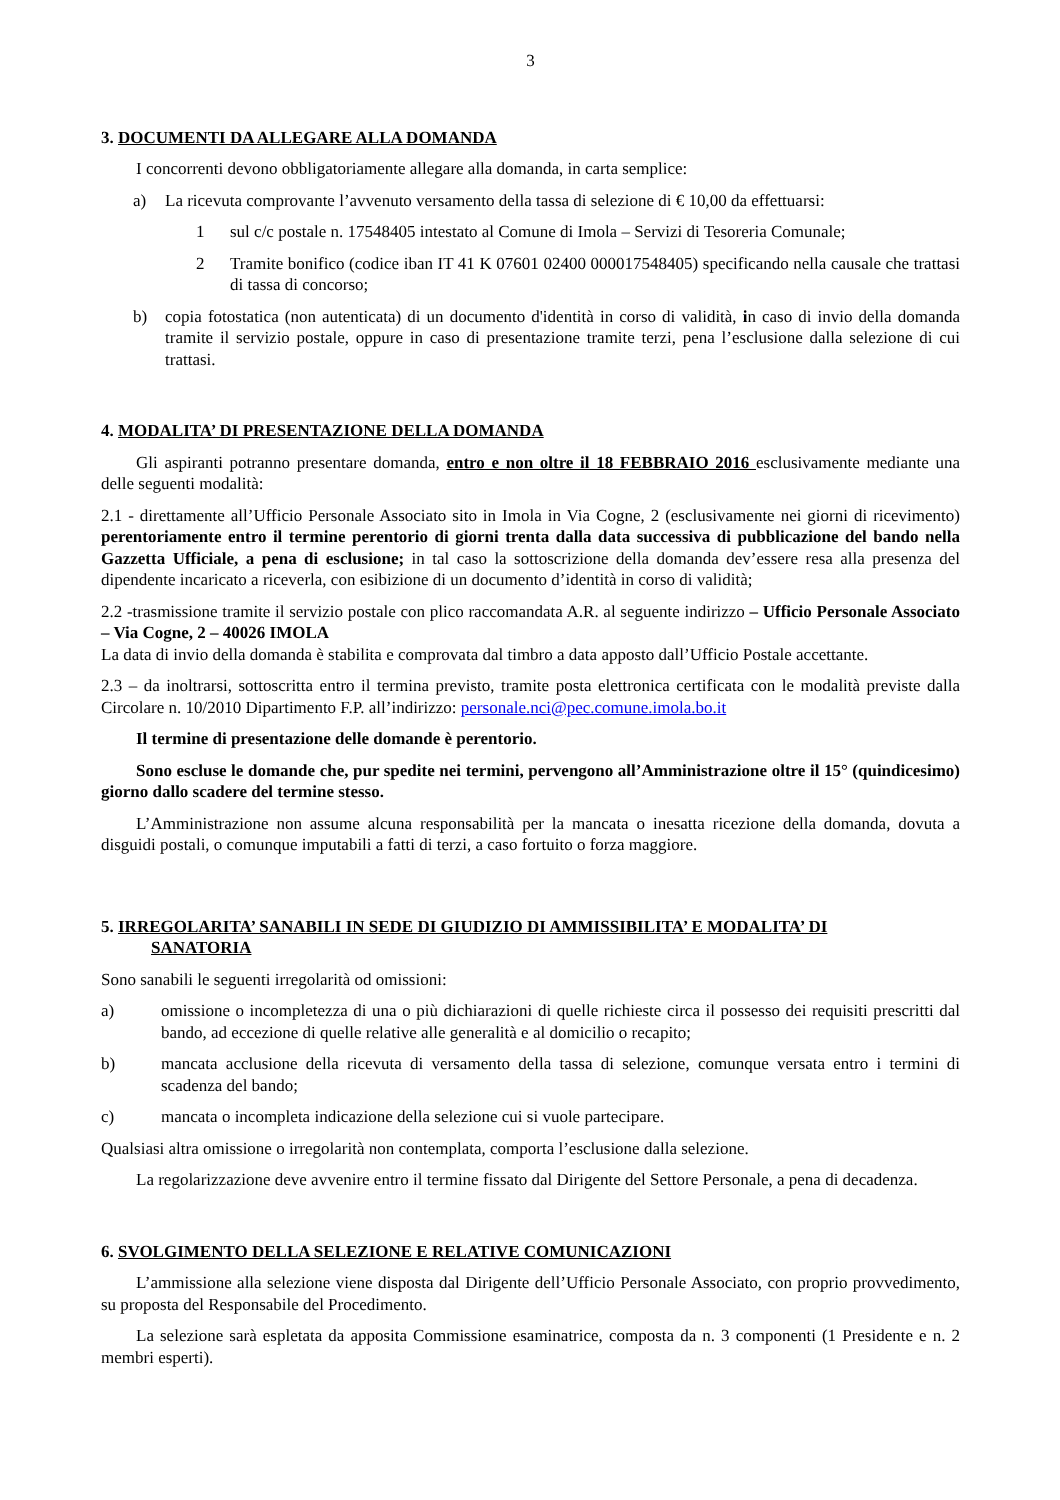3
3. DOCUMENTI DA ALLEGARE ALLA DOMANDA
I concorrenti devono obbligatoriamente allegare alla domanda, in carta semplice:
a) La ricevuta comprovante l’avvenuto versamento della tassa di selezione di € 10,00 da effettuarsi:
1 sul c/c postale n. 17548405 intestato al Comune di Imola – Servizi di Tesoreria Comunale;
2 Tramite bonifico (codice iban IT 41 K 07601 02400 000017548405) specificando nella causale che trattasi di tassa di concorso;
b) copia fotostatica (non autenticata) di un documento d'identità in corso di validità, in caso di invio della domanda tramite il servizio postale, oppure in caso di presentazione tramite terzi, pena l’esclusione dalla selezione di cui trattasi.
4. MODALITA’ DI PRESENTAZIONE DELLA DOMANDA
Gli aspiranti potranno presentare domanda, entro e non oltre il 18 FEBBRAIO 2016 esclusivamente mediante una delle seguenti modalità:
2.1 - direttamente all’Ufficio Personale Associato sito in Imola in Via Cogne, 2 (esclusivamente nei giorni di ricevimento) perentoriamente entro il termine perentorio di giorni trenta dalla data successiva di pubblicazione del bando nella Gazzetta Ufficiale, a pena di esclusione; in tal caso la sottoscrizione della domanda dev’essere resa alla presenza del dipendente incaricato a riceverla, con esibizione di un documento d’identità in corso di validità;
2.2 -trasmissione tramite il servizio postale con plico raccomandata A.R. al seguente indirizzo – Ufficio Personale Associato – Via Cogne, 2 – 40026 IMOLA
La data di invio della domanda è stabilita e comprovata dal timbro a data apposto dall’Ufficio Postale accettante.
2.3 – da inoltrarsi, sottoscritta entro il termina previsto, tramite posta elettronica certificata con le modalità previste dalla Circolare n. 10/2010 Dipartimento F.P. all’indirizzo: personale.nci@pec.comune.imola.bo.it
Il termine di presentazione delle domande è perentorio.
Sono escluse le domande che, pur spedite nei termini, pervengono all’Amministrazione oltre il 15° (quindicesimo) giorno dallo scadere del termine stesso.
L’Amministrazione non assume alcuna responsabilità per la mancata o inesatta ricezione della domanda, dovuta a disguidi postali, o comunque imputabili a fatti di terzi, a caso fortuito o forza maggiore.
5. IRREGOLARITA’ SANABILI IN SEDE DI GIUDIZIO DI AMMISSIBILITA’ E MODALITA’ DI
SANATORIA
Sono sanabili le seguenti irregolarità od omissioni:
a) omissione o incompletezza di una o più dichiarazioni di quelle richieste circa il possesso dei requisiti prescritti dal bando, ad eccezione di quelle relative alle generalità e al domicilio o recapito;
b) mancata acclusione della ricevuta di versamento della tassa di selezione, comunque versata entro i termini di scadenza del bando;
c) mancata o incompleta indicazione della selezione cui si vuole partecipare.
Qualsiasi altra omissione o irregolarità non contemplata, comporta l’esclusione dalla selezione.
La regolarizzazione deve avvenire entro il termine fissato dal Dirigente del Settore Personale, a pena di decadenza.
6. SVOLGIMENTO DELLA SELEZIONE E RELATIVE COMUNICAZIONI
L’ammissione alla selezione viene disposta dal Dirigente dell’Ufficio Personale Associato, con proprio provvedimento, su proposta del Responsabile del Procedimento.
La selezione sarà espletata da apposita Commissione esaminatrice, composta da n. 3 componenti (1 Presidente e n. 2 membri esperti).